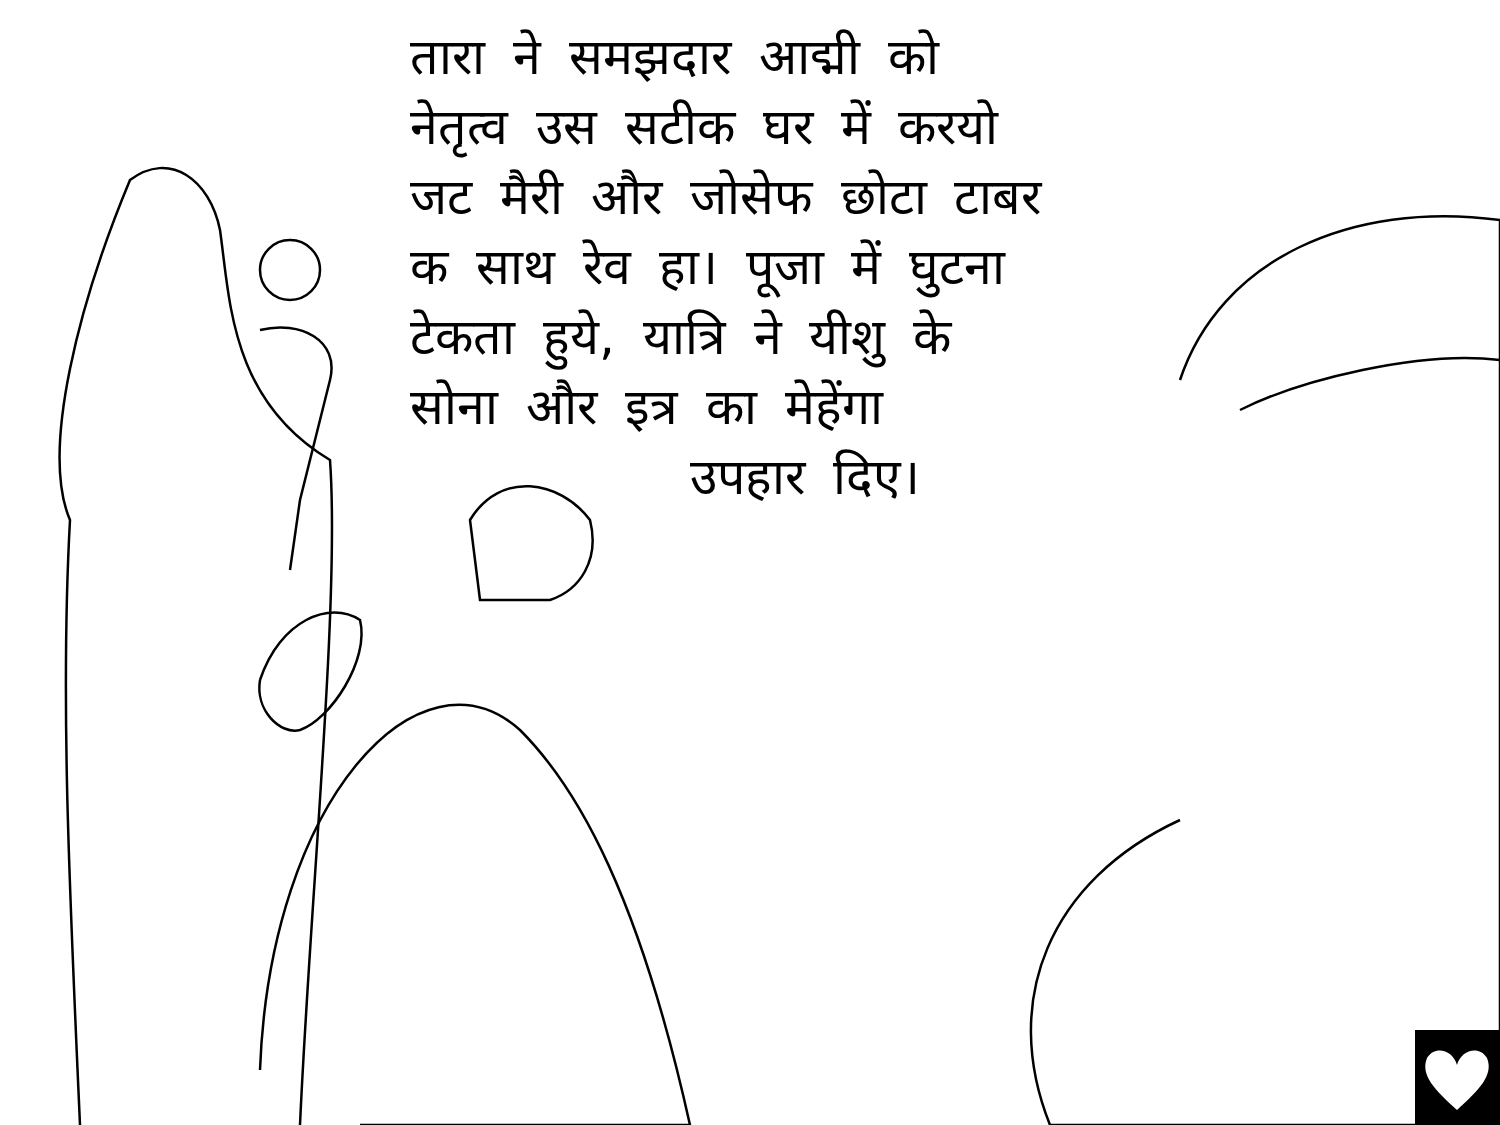तारा ने समझदार आद्मी को
नेतृत्व उस सटीक घर में करयो
जट मैरी और जोसेफ छोटा टाबर
क साथ रेव हा। पूजा में घुटना
टेकता हुये, यात्रि ने यीशु के
सोना और इत्र का मेहेंगा
उपहार दिए।